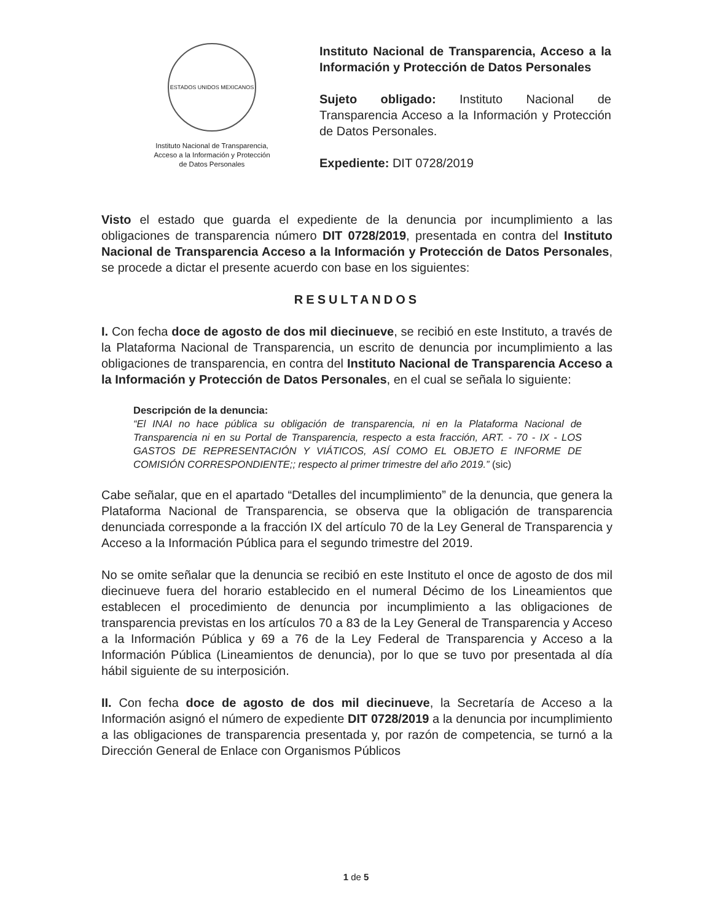ESTADOS UNIDOS MEXICANOS
Instituto Nacional de Transparencia,
Acceso a la Información y Protección
de Datos Personales
Instituto Nacional de Transparencia, Acceso a la Información y Protección de Datos Personales
Sujeto obligado: Instituto Nacional de Transparencia Acceso a la Información y Protección de Datos Personales.
Expediente: DIT 0728/2019
Visto el estado que guarda el expediente de la denuncia por incumplimiento a las obligaciones de transparencia número DIT 0728/2019, presentada en contra del Instituto Nacional de Transparencia Acceso a la Información y Protección de Datos Personales, se procede a dictar el presente acuerdo con base en los siguientes:
RESULTANDOS
I. Con fecha doce de agosto de dos mil diecinueve, se recibió en este Instituto, a través de la Plataforma Nacional de Transparencia, un escrito de denuncia por incumplimiento a las obligaciones de transparencia, en contra del Instituto Nacional de Transparencia Acceso a la Información y Protección de Datos Personales, en el cual se señala lo siguiente:
Descripción de la denuncia:
“El INAI no hace pública su obligación de transparencia, ni en la Plataforma Nacional de Transparencia ni en su Portal de Transparencia, respecto a esta fracción, ART. - 70 - IX - LOS GASTOS DE REPRESENTACIÓN Y VIÁTICOS, ASÍ COMO EL OBJETO E INFORME DE COMISIÓN CORRESPONDIENTE;; respecto al primer trimestre del año 2019.” (sic)
Cabe señalar, que en el apartado “Detalles del incumplimiento” de la denuncia, que genera la Plataforma Nacional de Transparencia, se observa que la obligación de transparencia denunciada corresponde a la fracción IX del artículo 70 de la Ley General de Transparencia y Acceso a la Información Pública para el segundo trimestre del 2019.
No se omite señalar que la denuncia se recibió en este Instituto el once de agosto de dos mil diecinueve fuera del horario establecido en el numeral Décimo de los Lineamientos que establecen el procedimiento de denuncia por incumplimiento a las obligaciones de transparencia previstas en los artículos 70 a 83 de la Ley General de Transparencia y Acceso a la Información Pública y 69 a 76 de la Ley Federal de Transparencia y Acceso a la Información Pública (Lineamientos de denuncia), por lo que se tuvo por presentada al día hábil siguiente de su interposición.
II. Con fecha doce de agosto de dos mil diecinueve, la Secretaría de Acceso a la Información asignó el número de expediente DIT 0728/2019 a la denuncia por incumplimiento a las obligaciones de transparencia presentada y, por razón de competencia, se turnó a la Dirección General de Enlace con Organismos Públicos
1 de 5